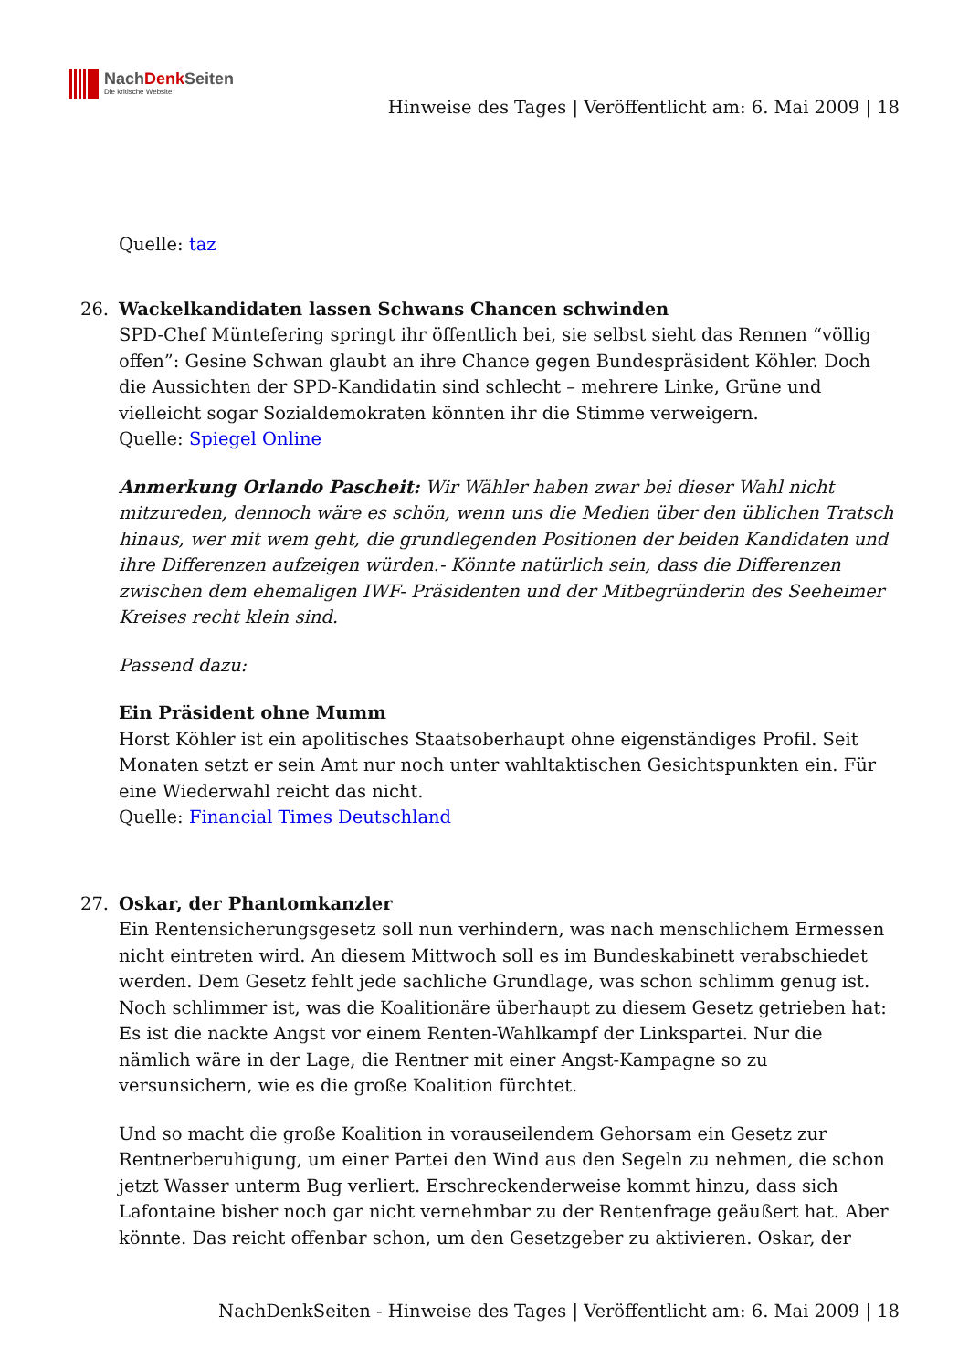NachDenk Seiten
Die kritische Website
Hinweise des Tages | Veröffentlicht am: 6. Mai 2009 | 18
Quelle: taz
26. Wackelkandidaten lassen Schwans Chancen schwinden
SPD-Chef Müntefering springt ihr öffentlich bei, sie selbst sieht das Rennen “völlig offen”: Gesine Schwan glaubt an ihre Chance gegen Bundespräsident Köhler. Doch die Aussichten der SPD-Kandidatin sind schlecht – mehrere Linke, Grüne und vielleicht sogar Sozialdemokraten könnten ihr die Stimme verweigern.
Quelle: Spiegel Online
Anmerkung Orlando Pascheit: Wir Wähler haben zwar bei dieser Wahl nicht mitzureden, dennoch wäre es schön, wenn uns die Medien über den üblichen Tratsch hinaus, wer mit wem geht, die grundlegenden Positionen der beiden Kandidaten und ihre Differenzen aufzeigen würden.- Könnte natürlich sein, dass die Differenzen zwischen dem ehemaligen IWF- Präsidenten und der Mitbegründerin des Seeheimer Kreises recht klein sind.
Passend dazu:
Ein Präsident ohne Mumm
Horst Köhler ist ein apolitisches Staatsoberhaupt ohne eigenständiges Profil. Seit Monaten setzt er sein Amt nur noch unter wahltaktischen Gesichtspunkten ein. Für eine Wiederwahl reicht das nicht.
Quelle: Financial Times Deutschland
27. Oskar, der Phantomkanzler
Ein Rentensicherungsgesetz soll nun verhindern, was nach menschlichem Ermessen nicht eintreten wird. An diesem Mittwoch soll es im Bundeskabinett verabschiedet werden. Dem Gesetz fehlt jede sachliche Grundlage, was schon schlimm genug ist. Noch schlimmer ist, was die Koalitionäre überhaupt zu diesem Gesetz getrieben hat: Es ist die nackte Angst vor einem Renten-Wahlkampf der Linkspartei. Nur die nämlich wäre in der Lage, die Rentner mit einer Angst-Kampagne so zu versunsichern, wie es die große Koalition fürchtet.
Und so macht die große Koalition in vorauseilendem Gehorsam ein Gesetz zur Rentnerberuhigung, um einer Partei den Wind aus den Segeln zu nehmen, die schon jetzt Wasser unterm Bug verliert. Erschreckenderweise kommt hinzu, dass sich Lafontaine bisher noch gar nicht vernehmbar zu der Rentenfrage geäußert hat. Aber könnte. Das reicht offenbar schon, um den Gesetzgeber zu aktivieren. Oskar, der
NachDenkSeiten - Hinweise des Tages | Veröffentlicht am: 6. Mai 2009 | 18